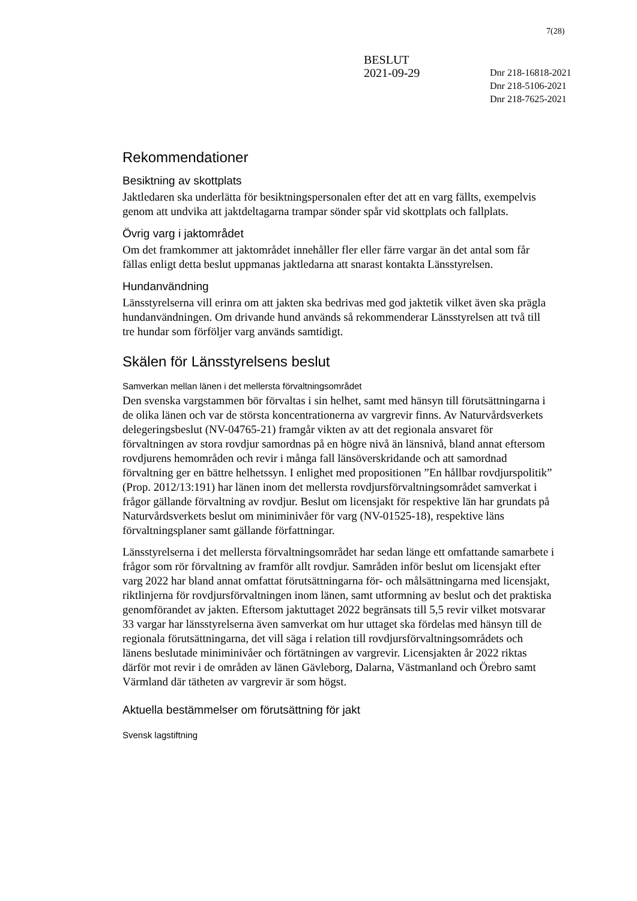7(28)
BESLUT
2021-09-29
Dnr 218-16818-2021
Dnr 218-5106-2021
Dnr 218-7625-2021
Rekommendationer
Besiktning av skottplats
Jaktledaren ska underlätta för besiktningspersonalen efter det att en varg fällts, exempelvis genom att undvika att jaktdeltagarna trampar sönder spår vid skottplats och fallplats.
Övrig varg i jaktområdet
Om det framkommer att jaktområdet innehåller fler eller färre vargar än det antal som får fällas enligt detta beslut uppmanas jaktledarna att snarast kontakta Länsstyrelsen.
Hundanvändning
Länsstyrelserna vill erinra om att jakten ska bedrivas med god jaktetik vilket även ska prägla hundanvändningen. Om drivande hund används så rekommenderar Länsstyrelsen att två till tre hundar som förföljer varg används samtidigt.
Skälen för Länsstyrelsens beslut
Samverkan mellan länen i det mellersta förvaltningsområdet
Den svenska vargstammen bör förvaltas i sin helhet, samt med hänsyn till förutsättningarna i de olika länen och var de största koncentrationerna av vargrevir finns. Av Naturvårdsverkets delegeringsbeslut (NV-04765-21) framgår vikten av att det regionala ansvaret för förvaltningen av stora rovdjur samordnas på en högre nivå än länsnivå, bland annat eftersom rovdjurens hemområden och revir i många fall länsöverskridande och att samordnad förvaltning ger en bättre helhetssyn. I enlighet med propositionen ”En hållbar rovdjurspolitik” (Prop. 2012/13:191) har länen inom det mellersta rovdjursförvaltningsområdet samverkat i frågor gällande förvaltning av rovdjur. Beslut om licensjakt för respektive län har grundats på Naturvårdsverkets beslut om miniminivåer för varg (NV-01525-18), respektive läns förvaltningsplaner samt gällande författningar.
Länsstyrelserna i det mellersta förvaltningsområdet har sedan länge ett omfattande samarbete i frågor som rör förvaltning av framför allt rovdjur. Samråden inför beslut om licensjakt efter varg 2022 har bland annat omfattat förutsättningarna för- och målsättningarna med licensjakt, riktlinjerna för rovdjursförvaltningen inom länen, samt utformning av beslut och det praktiska genomförandet av jakten. Eftersom jaktuttaget 2022 begränsats till 5,5 revir vilket motsvarar 33 vargar har länsstyrelserna även samverkat om hur uttaget ska fördelas med hänsyn till de regionala förutsättningarna, det vill säga i relation till rovdjursförvaltningsområdets och länens beslutade miniminivåer och förtätningen av vargrevir. Licensjakten år 2022 riktas därför mot revir i de områden av länen Gävleborg, Dalarna, Västmanland och Örebro samt Värmland där tätheten av vargrevir är som högst.
Aktuella bestämmelser om förutsättning för jakt
Svensk lagstiftning